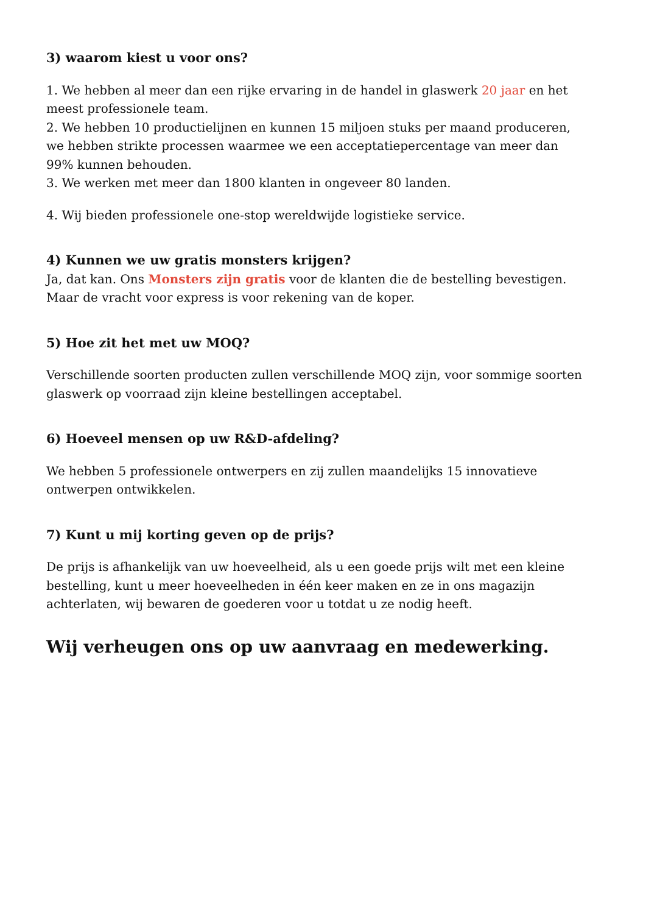3) waarom kiest u voor ons?
1. We hebben al meer dan een rijke ervaring in de handel in glaswerk 20 jaar en het meest professionele team.
2. We hebben 10 productielijnen en kunnen 15 miljoen stuks per maand produceren, we hebben strikte processen waarmee we een acceptatiepercentage van meer dan 99% kunnen behouden.
3. We werken met meer dan 1800 klanten in ongeveer 80 landen.
4. Wij bieden professionele one-stop wereldwijde logistieke service.
4) Kunnen we uw gratis monsters krijgen?
Ja, dat kan. Ons Monsters zijn gratis voor de klanten die de bestelling bevestigen. Maar de vracht voor express is voor rekening van de koper.
5) Hoe zit het met uw MOQ?
Verschillende soorten producten zullen verschillende MOQ zijn, voor sommige soorten glaswerk op voorraad zijn kleine bestellingen acceptabel.
6) Hoeveel mensen op uw R&D-afdeling?
We hebben 5 professionele ontwerpers en zij zullen maandelijks 15 innovatieve ontwerpen ontwikkelen.
7) Kunt u mij korting geven op de prijs?
De prijs is afhankelijk van uw hoeveelheid, als u een goede prijs wilt met een kleine bestelling, kunt u meer hoeveelheden in één keer maken en ze in ons magazijn achterlaten, wij bewaren de goederen voor u totdat u ze nodig heeft.
Wij verheugen ons op uw aanvraag en medewerking.